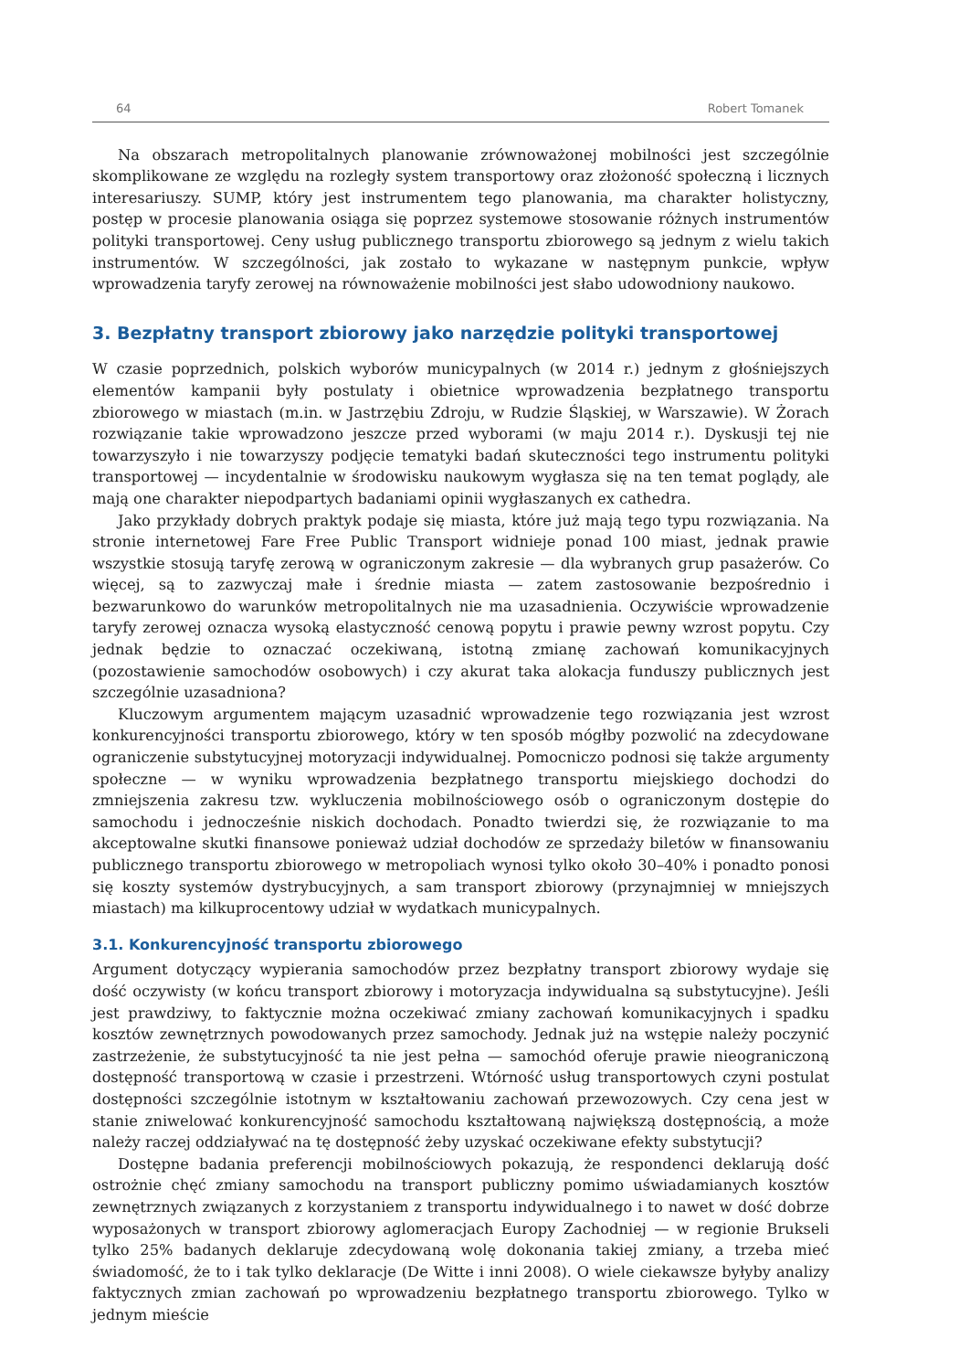64 Robert Tomanek
Na obszarach metropolitalnych planowanie zrównoważonej mobilności jest szczególnie skomplikowane ze względu na rozległy system transportowy oraz złożoność społeczną i licznych interesariuszy. SUMP, który jest instrumentem tego planowania, ma charakter holistyczny, postęp w procesie planowania osiąga się poprzez systemowe stosowanie różnych instrumentów polityki transportowej. Ceny usług publicznego transportu zbiorowego są jednym z wielu takich instrumentów. W szczególności, jak zostało to wykazane w następnym punkcie, wpływ wprowadzenia taryfy zerowej na równoważenie mobilności jest słabo udowodniony naukowo.
3. Bezpłatny transport zbiorowy jako narzędzie polityki transportowej
W czasie poprzednich, polskich wyborów municypalnych (w 2014 r.) jednym z głośniejszych elementów kampanii były postulaty i obietnice wprowadzenia bezpłatnego transportu zbiorowego w miastach (m.in. w Jastrzębiu Zdroju, w Rudzie Śląskiej, w Warszawie). W Żorach rozwiązanie takie wprowadzono jeszcze przed wyborami (w maju 2014 r.). Dyskusji tej nie towarzyszyło i nie towarzyszy podjęcie tematyki badań skuteczności tego instrumentu polityki transportowej — incydentalnie w środowisku naukowym wygłasza się na ten temat poglądy, ale mają one charakter niepodpartych badaniami opinii wygłaszanych ex cathedra.
Jako przykłady dobrych praktyk podaje się miasta, które już mają tego typu rozwiązania. Na stronie internetowej Fare Free Public Transport widnieje ponad 100 miast, jednak prawie wszystkie stosują taryfę zerową w ograniczonym zakresie — dla wybranych grup pasażerów. Co więcej, są to zazwyczaj małe i średnie miasta — zatem zastosowanie bezpośrednio i bezwarunkowo do warunków metropolitalnych nie ma uzasadnienia. Oczywiście wprowadzenie taryfy zerowej oznacza wysoką elastyczność cenową popytu i prawie pewny wzrost popytu. Czy jednak będzie to oznaczać oczekiwaną, istotną zmianę zachowań komunikacyjnych (pozostawienie samochodów osobowych) i czy akurat taka alokacja funduszy publicznych jest szczególnie uzasadniona?
Kluczowym argumentem mającym uzasadnić wprowadzenie tego rozwiązania jest wzrost konkurencyjności transportu zbiorowego, który w ten sposób mógłby pozwolić na zdecydowane ograniczenie substytucyjnej motoryzacji indywidualnej. Pomocniczo podnosi się także argumenty społeczne — w wyniku wprowadzenia bezpłatnego transportu miejskiego dochodzi do zmniejszenia zakresu tzw. wykluczenia mobilnościowego osób o ograniczonym dostępie do samochodu i jednocześnie niskich dochodach. Ponadto twierdzi się, że rozwiązanie to ma akceptowalne skutki finansowe ponieważ udział dochodów ze sprzedaży biletów w finansowaniu publicznego transportu zbiorowego w metropoliach wynosi tylko około 30–40% i ponadto ponosi się koszty systemów dystrybucyjnych, a sam transport zbiorowy (przynajmniej w mniejszych miastach) ma kilkuprocentowy udział w wydatkach municypalnych.
3.1. Konkurencyjność transportu zbiorowego
Argument dotyczący wypierania samochodów przez bezpłatny transport zbiorowy wydaje się dość oczywisty (w końcu transport zbiorowy i motoryzacja indywidualna są substytucyjne). Jeśli jest prawdziwy, to faktycznie można oczekiwać zmiany zachowań komunikacyjnych i spadku kosztów zewnętrznych powodowanych przez samochody. Jednak już na wstępie należy poczynić zastrzeżenie, że substytucyjność ta nie jest pełna — samochód oferuje prawie nieograniczoną dostępność transportową w czasie i przestrzeni. Wtórność usług transportowych czyni postulat dostępności szczególnie istotnym w kształtowaniu zachowań przewozowych. Czy cena jest w stanie zniwelować konkurencyjność samochodu kształtowaną największą dostępnością, a może należy raczej oddziaływać na tę dostępność żeby uzyskać oczekiwane efekty substytucji?
Dostępne badania preferencji mobilnościowych pokazują, że respondenci deklarują dość ostrożnie chęć zmiany samochodu na transport publiczny pomimo uświadamianych kosztów zewnętrznych związanych z korzystaniem z transportu indywidualnego i to nawet w dość dobrze wyposażonych w transport zbiorowy aglomeracjach Europy Zachodniej — w regionie Brukseli tylko 25% badanych deklaruje zdecydowaną wolę dokonania takiej zmiany, a trzeba mieć świadomość, że to i tak tylko deklaracje (De Witte i inni 2008). O wiele ciekawsze byłyby analizy faktycznych zmian zachowań po wprowadzeniu bezpłatnego transportu zbiorowego. Tylko w jednym mieście